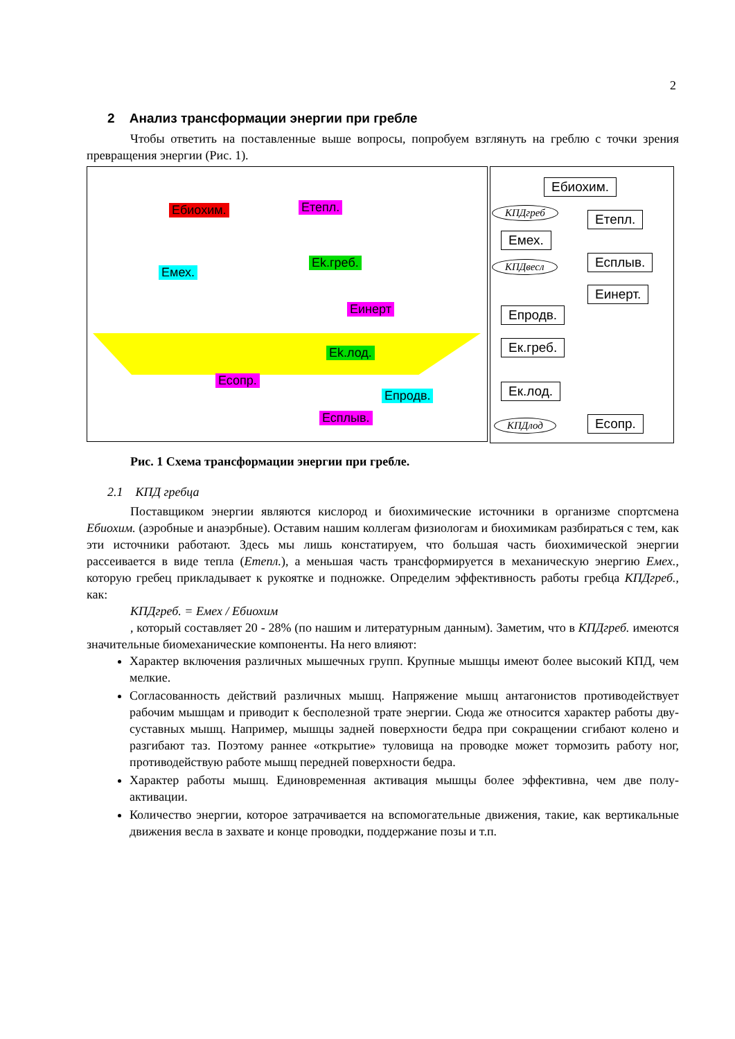2
2 Анализ трансформации энергии при гребле
Чтобы ответить на поставленные выше вопросы, попробуем взглянуть на греблю с точки зрения превращения энергии (Рис. 1).
Ебиохим. Етепл.
Емех.
Ek.греб.
Еинерт
Ek.лод.
Есопр.
Епродв.
Есплыв.
Ебиохим.
КПДгреб Етепл.
Емех.
КПДвесл Есплыв.
Еинерт.
Епродв.
Ек.греб.
Ек.лод.
КПДлод Есопр.
Рис. 1 Схема трансформации энергии при гребле.
2.1 КПД гребца
Поставщиком энергии являются кислород и биохимические источники в организме спортсмена Ебиохим. (аэробные и анаэрбные). Оставим нашим коллегам физиологам и биохимикам разбираться с тем, как эти источники работают. Здесь мы лишь констатируем, что большая часть биохимической энергии рассеивается в виде тепла (Етепл.), а меньшая часть трансформируется в механическую энергию Емех., которую гребец прикладывает к рукоятке и подножке. Определим эффективность работы гребца КПДгреб., как:
КПДгреб. = Емех / Ебиохим
, который составляет 20 - 28% (по нашим и литературным данным). Заметим, что в КПДгреб. имеются значительные биомеханические компоненты. На него влияют:
Характер включения различных мышечных групп. Крупные мышцы имеют более высокий КПД, чем мелкие.
Согласованность действий различных мышц. Напряжение мышц антагонистов противодействует рабочим мышцам и приводит к бесполезной трате энергии. Сюда же относится характер работы дву-суставных мышц. Например, мышцы задней поверхности бедра при сокращении сгибают колено и разгибают таз. Поэтому раннее «открытие» туловища на проводке может тормозить работу ног, противодействую работе мышц передней поверхности бедра.
Характер работы мышц. Единовременная активация мышцы более эффективна, чем две полу-активации.
Количество энергии, которое затрачивается на вспомогательные движения, такие, как вертикальные движения весла в захвате и конце проводки, поддержание позы и т.п.